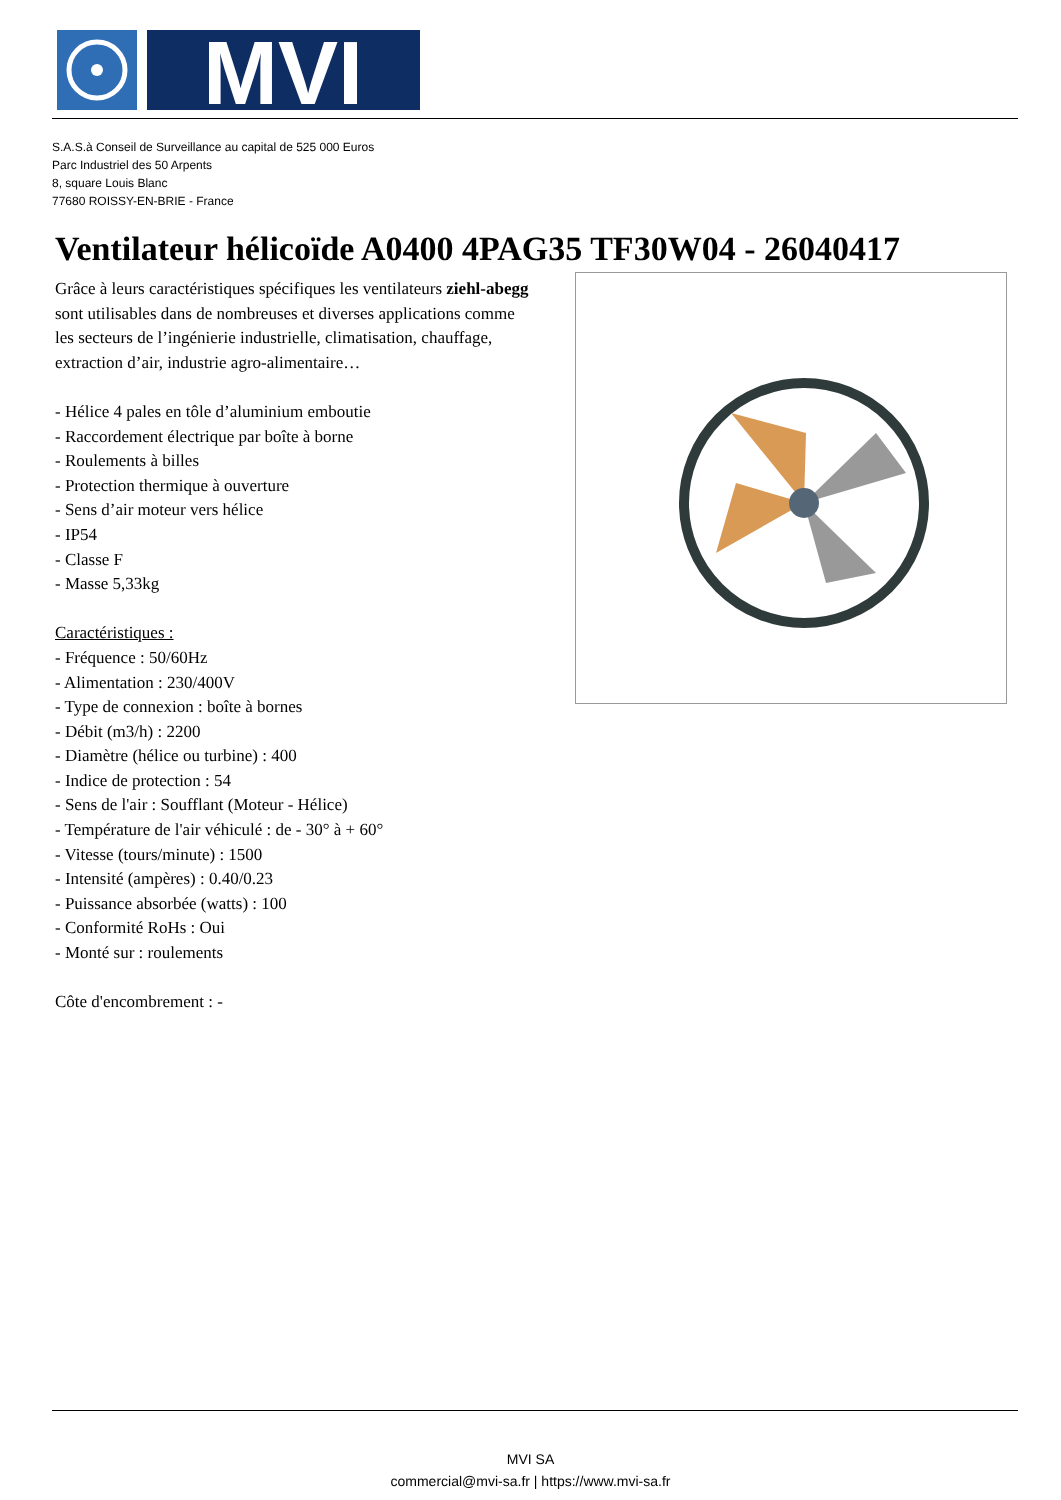MVI
S.A.S.à Conseil de Surveillance au capital de 525 000 Euros
Parc Industriel des 50 Arpents
8, square Louis Blanc
77680 ROISSY-EN-BRIE - France
Ventilateur hélicoïde A0400 4PAG35 TF30W04 - 26040417
Grâce à leurs caractéristiques spécifiques les ventilateurs ziehl-abegg sont utilisables dans de nombreuses et diverses applications comme les secteurs de l’ingénierie industrielle, climatisation, chauffage, extraction d’air, industrie agro-alimentaire…
- Hélice 4 pales en tôle d’aluminium emboutie
- Raccordement électrique par boîte à borne
- Roulements à billes
- Protection thermique à ouverture
- Sens d’air moteur vers hélice
- IP54
- Classe F
- Masse 5,33kg
Caractéristiques :
- Fréquence : 50/60Hz
- Alimentation : 230/400V
- Type de connexion : boîte à bornes
- Débit (m3/h) : 2200
- Diamètre (hélice ou turbine) : 400
- Indice de protection : 54
- Sens de l'air : Soufflant (Moteur - Hélice)
- Température de l'air véhiculé : de - 30° à + 60°
- Vitesse (tours/minute) : 1500
- Intensité (ampères) : 0.40/0.23
- Puissance absorbée (watts) : 100
- Conformité RoHs : Oui
- Monté sur : roulements
Côte d'encombrement : -
MVI SA
commercial@mvi-sa.fr | https://www.mvi-sa.fr